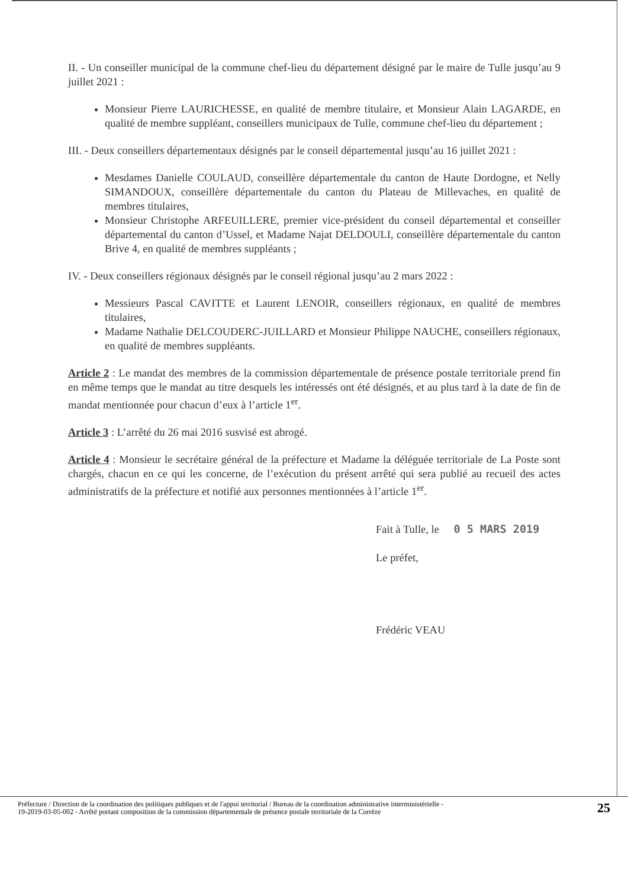II. - Un conseiller municipal de la commune chef-lieu du département désigné par le maire de Tulle jusqu’au 9 juillet 2021 :
Monsieur Pierre LAURICHESSE, en qualité de membre titulaire, et Monsieur Alain LAGARDE, en qualité de membre suppléant, conseillers municipaux de Tulle, commune chef-lieu du département ;
III. - Deux conseillers départementaux désignés par le conseil départemental jusqu’au 16 juillet 2021 :
Mesdames Danielle COULAUD, conseillère départementale du canton de Haute Dordogne, et Nelly SIMANDOUX, conseillère départementale du canton du Plateau de Millevaches, en qualité de membres titulaires,
Monsieur Christophe ARFEUILLERE, premier vice-président du conseil départemental et conseiller départemental du canton d’Ussel, et Madame Najat DELDOULI, conseillère départementale du canton Brive 4, en qualité de membres suppléants ;
IV. - Deux conseillers régionaux désignés par le conseil régional jusqu’au 2 mars 2022 :
Messieurs Pascal CAVITTE et Laurent LENOIR, conseillers régionaux, en qualité de membres titulaires,
Madame Nathalie DELCOUDERC-JUILLARD et Monsieur Philippe NAUCHE, conseillers régionaux, en qualité de membres suppléants.
Article 2 : Le mandat des membres de la commission départementale de présence postale territoriale prend fin en même temps que le mandat au titre desquels les intéressés ont été désignés, et au plus tard à la date de fin de mandat mentionnée pour chacun d’eux à l’article 1<sup>er</sup>.
Article 3 : L’arrêté du 26 mai 2016 susvisé est abrogé.
Article 4 : Monsieur le secrétaire général de la préfecture et Madame la déléguée territoriale de La Poste sont chargés, chacun en ce qui les concerne, de l’exécution du présent arrêté qui sera publié au recueil des actes administratifs de la préfecture et notifié aux personnes mentionnées à l’article 1<sup>er</sup>.
Fait à Tulle, le 0 5 MARS 2019
Le préfet,
Frédéric VEAU
Préfecture / Direction de la coordination des politiques publiques et de l'appui territorial / Bureau de la coordination administrative interministérielle -
19-2019-03-05-002 - Arrêté portant composition de la commission départementale de présence postale territoriale de la Corrèze
25